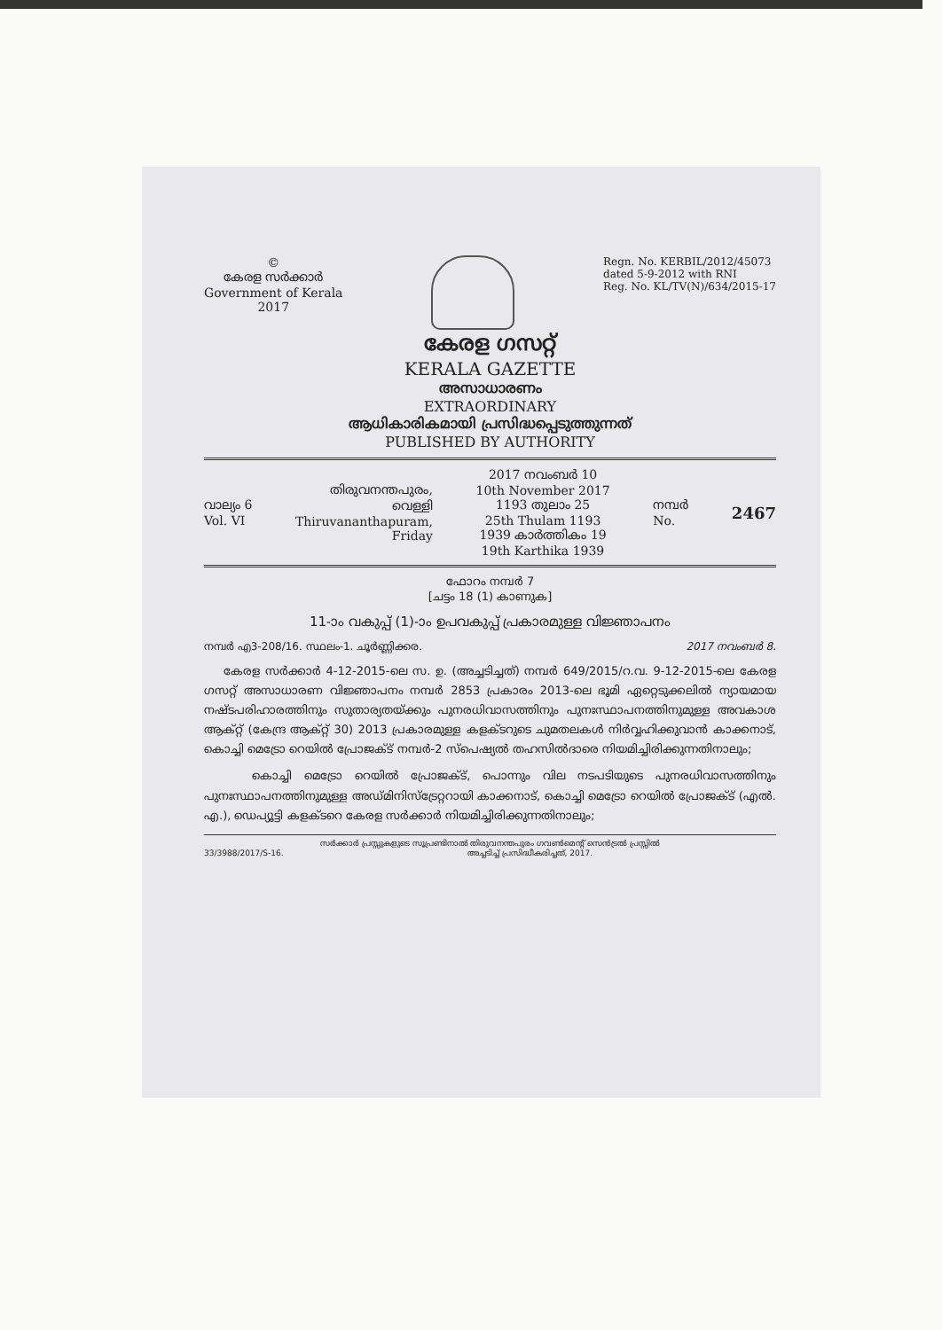©
കേരള സർക്കാർ
Government of Kerala
2017
Regn. No. KERBIL/2012/45073
dated 5-9-2012 with RNI
Reg. No. KL/TV(N)/634/2015-17
കേരള ഗസറ്റ്
KERALA GAZETTE
അസാധാരണം
EXTRAORDINARY
ആധികാരികമായി പ്രസിദ്ധപ്പെടുത്തുന്നത്
PUBLISHED BY AUTHORITY
വാല്യം 6
Vol. VI
തിരുവനന്തപുരം,
വെള്ളി
Thiruvananthapuram,
Friday
2017 നവംബർ 10
10th November 2017
1193 തുലാം 25
25th Thulam 1193
1939 കാർത്തികം 19
19th Karthika 1939
നമ്പർ
No.
2467
ഫോറം നമ്പർ 7
[ചട്ടം 18 (1) കാണുക]
11-ാം വകുപ്പ് (1)-ാം ഉപവകുപ്പ് പ്രകാരമുള്ള വിജ്ഞാപനം
നമ്പർ എ3-208/16. സ്ഥലം-1. ചൂർണ്ണിക്കര. 2017 നവംബർ 8.
കേരള സർക്കാർ 4-12-2015-ലെ സ. ഉ. (അച്ചടിച്ചത്) നമ്പർ 649/2015/റ.വ. 9-12-2015-ലെ കേരള ഗസറ്റ് അസാധാരണ വിജ്ഞാപനം നമ്പർ 2853 പ്രകാരം 2013-ലെ ഭൂമി ഏറ്റെടുക്കലിൽ ന്യായമായ നഷ്ടപരിഹാരത്തിനും സുതാര്യതയ്ക്കും പുനരധിവാസത്തിനും പുനഃസ്ഥാപനത്തിനുമുള്ള അവകാശ ആക്റ്റ് (കേന്ദ്ര ആക്റ്റ് 30) 2013 പ്രകാരമുള്ള കളക്ടറുടെ ചുമതലകൾ നിർവ്വഹിക്കുവാൻ കാക്കനാട്, കൊച്ചി മെട്രോ റെയിൽ പ്രോജക്ട് നമ്പർ-2 സ്പെഷ്യൽ തഹസിൽദാരെ നിയമിച്ചിരിക്കുന്നതിനാലും;
കൊച്ചി മെട്രോ റെയിൽ പ്രോജക്ട്, പൊന്നും വില നടപടിയുടെ പുനരധിവാസത്തിനും പുനഃസ്ഥാപനത്തിനുമുള്ള അഡ്മിനിസ്ട്രേറ്ററായി കാക്കനാട്, കൊച്ചി മെട്രോ റെയിൽ പ്രോജക്ട് (എൽ. എ.), ഡെപ്യൂട്ടി കളക്ടറെ കേരള സർക്കാർ നിയമിച്ചിരിക്കുന്നതിനാലും;
സർക്കാർ പ്രസ്സുകളുടെ സൂപ്രണ്ടിനാൽ തിരുവനന്തപുരം ഗവൺമെന്റ് സെൻട്രൽ പ്രസ്സിൽ
33/3988/2017/S-16. അച്ചടിച്ച് പ്രസിദ്ധീകരിച്ചത്, 2017.